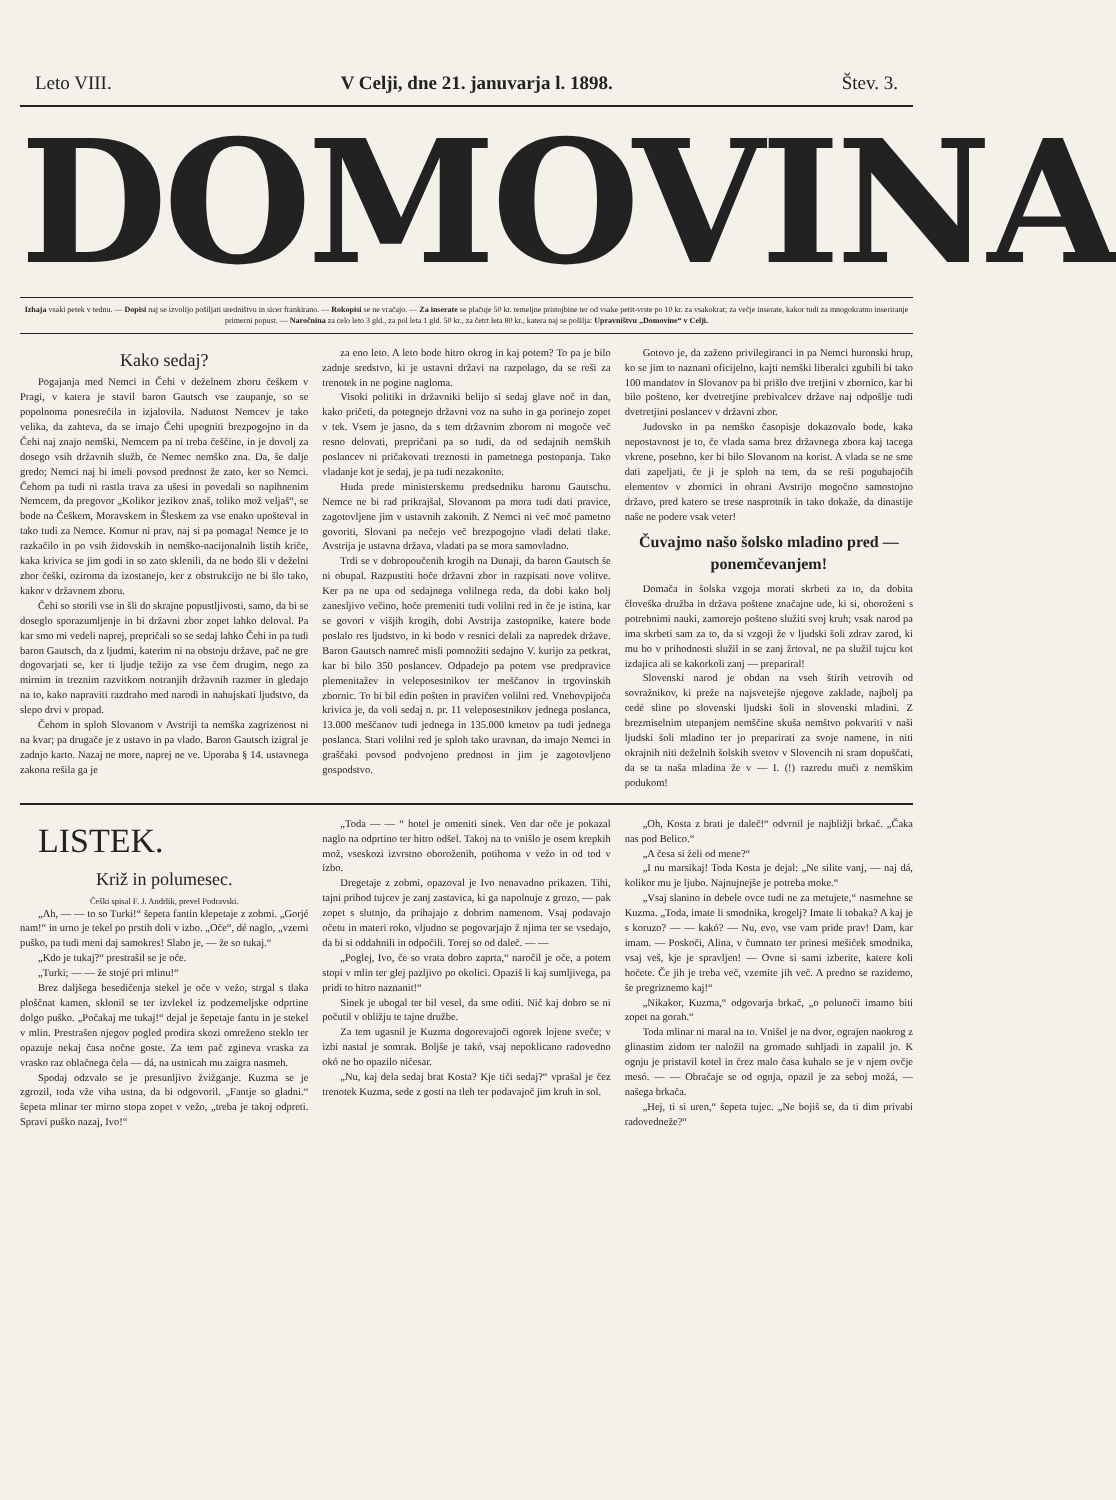Leto VIII. V Celji, dne 21. januvarja l. 1898. Štev. 3.
DOMOVINA
Izhaja vsaki petek v tednu. — Dopisi naj se izvolijo pošiljati uredništvu in sicer frankirano. — Rokopisi se ne vračajo. — Za inserate se plačuje 50 kr. temeljne pristojbine ter od vsake petit-vrste po 10 kr. za vsakokrat; za večje inserate, kakor tudi za mnogokratno inseriranje primerni popust. — Naročnina za celo leto 3 gld., za pol leta 1 gld. 50 kr., za četrt leta 80 kr., katera naj se pošilja: Upravništvu „Domovine“ v Celji.
Kako sedaj?
Pogajanja med Nemci in Čehi v deželnem zboru češkem v Pragi, v katera je stavil baron Gautsch vse zaupanje, so se popolnoma ponesrečila in izjalovila. Nadutost Nemcev je tako velika, da zahteva, da se imajo Čehi upogniti brezpogojno in da Čehi naj znajo nemški, Nemcem pa ni treba češčine, in je dovolj za dosego vsih državnih služb, če Nemec nemško zna. Da, še dalje gredo; Nemci naj bi imeli povsod prednost že zato, ker so Nemci. Čehom pa tudi ni rastla trava za ušesi in povedali so napihnenim Nemcem, da pregovor „Kolikor jezikov znaš, toliko mož veljaš“, se bode na Češkem, Moravskem in Šleskem za vse enako upošteval in tako tudi za Nemce. Komur ni prav, naj si pa pomaga! Nemce je to razkačilo in po vsih židovskih in nemško-nacijonalnih listih kriče, kaka krivica se jim godi in so zato sklenili, da ne bodo šli v deželni zbor češki, oziroma da izostanejo, ker z obstrukcijo ne bi šlo tako, kakor v državnem zboru.
Čehi so storili vse in šli do skrajne popustljivosti, samo, da bi se doseglo sporazumljenje in bi državni zbor zopet lahko deloval. Pa kar smo mi vedeli naprej, prepričali so se sedaj lahko Čehi in pa tudi baron Gautsch, da z ljudmi, katerim ni na obstoju države, pač ne gre dogovarjati se, ker ti ljudje težijo za vse čem drugim, nego za mirnim in treznim razvitkom notranjih državnih razmer in gledajo na to, kako napraviti razdraho med narodi in nahujskati ljudstvo, da slepo drvi v propad.
Čehom in sploh Slovanom v Avstriji ta nemška zagrizenost ni na kvar; pa drugače je z ustavo in pa vlado. Baron Gautsch izigral je zadnjo karto. Nazaj ne more, naprej ne ve. Uporaba § 14. ustavnega zakona rešila ga je
za eno leto. A leto bode hitro okrog in kaj potem? To pa je bilo zadnje sredstvo, ki je ustavni državi na razpolago, da se reši za trenotek in ne pogine nagloma.
Visoki politiki in državniki belijo si sedaj glave noč in dan, kako pričeti, da potegnejo državni voz na suho in ga porinejo zopet v tek. Vsem je jasno, da s tem državnim zborom ni mogoče več resno delovati, prepričani pa so tudi, da od sedajnih nemških poslancev ni pričakovati treznosti in pametnega postopanja. Tako vladanje kot je sedaj, je pa tudi nezakonito.
Huda prede ministerskemu predsedniku baronu Gautschu. Nemce ne bi rad prikrajšal, Slovanom pa mora tudi dati pravice, zagotovljene jim v ustavnih zakonih. Z Nemci ni več moč pametno govoriti, Slovani pa nečejo več brezpogojno vladi delati tlake. Avstrija je ustavna država, vladati pa se mora samovladno.
Trdi se v dobropoučenih krogih na Dunaji, da baron Gautsch še ni obupal. Razpustiti hoče državni zbor in razpisati nove volitve. Ker pa ne upa od sedajnega volilnega reda, da dobi kako bolj zanesljivo večino, hoče premeniti tudi volilni red in če je istina, kar se govori v višjih krogih, dobi Avstrija zastopnike, katere bode poslalo res ljudstvo, in ki bodo v resnici delali za napredek države. Baron Gautsch namreč misli pomnožiti sedajno V. kurijo za petkrat, kar bi bilo 350 poslancev. Odpadejo pa potem vse predpravice plemenitažev in veleposestnikov ter meščanov in trgovinskih zbornic. To bi bil edin pošten in pravičen volilni red. Vnebovpijoča krivica je, da voli sedaj n. pr. 11 veleposestnikov jednega poslanca, 13.000 meščanov tudi jednega in 135.000 kmetov pa tudi jednega poslanca. Stari volilni red je sploh tako uravnan, da imajo Nemci in graščaki povsod podvojeno prednost in jim je zagotovljeno gospodstvo.
Gotovo je, da zaženo privilegiranci in pa Nemci huronski hrup, ko se jim to naznani oficijelno, kajti nemški liberalci zgubili bi tako 100 mandatov in Slovanov pa bi prišlo dve tretjini v zbornico, kar bi bilo pošteno, ker dvetretjine prebivalcev države naj odpošlje tudi dvetretjini poslancev v državni zbor.
Judovsko in pa nemško časopisje dokazovalo bode, kaka nepostavnost je to, če vlada sama brez državnega zbora kaj tacega vkrene, posebno, ker bi bilo Slovanom na korist. A vlada se ne sme dati zapeljati, če ji je sploh na tem, da se reši pogubajočih elementov v zbornici in ohrani Avstrijo mogočno samostojno državo, pred katero se trese nasprotnik in tako dokaže, da dinastije naše ne podere vsak veter!
Čuvajmo našo šolsko mladino pred — ponemčevanjem!
Domača in šolska vzgoja morati skrbeti za to, da dobita človeška družba in država poštene značajne ude, ki si, oboroženi s potrebnimi nauki, zamorejo pošteno služiti svoj kruh; vsak narod pa ima skrbeti sam za to, da si vzgoji že v ljudski šoli zdrav zarod, ki mu bo v prihodnosti služil in se zanj žrtoval, ne pa služil tujcu kot izdajica ali se kakorkoli zanj — prepariral!
Slovenski narod je obdan na vseh štirih vetrovih od sovražnikov, ki preže na najsvetejše njegove zaklade, najbolj pa cedé sline po slovenski ljudski šoli in slovenski mladini. Z brezmiselnim utepanjem nemščine skuša nemštvo pokvariti v naši ljudski šoli mladino ter jo preparirati za svoje namene, in niti okrajnih niti deželnih šolskih svetov v Slovencih ni sram dopuščati, da se ta naša mladina že v — I. (!) razredu muči z nemškim podukom!
LISTEK.
Križ in polumesec.
Češki spisal F. J. Andrlik, prevel Podravski.
„Ah, — — to so Turki!“ šepeta fantin klepetaje z zobmi. „Gorjé nam!“ in urno je tekel po prstih doli v izbo. „Oče“, dé naglo, „vzemi puško, pa tudi meni daj samokres! Slabo je, — že so tukaj.“
„Kdo je tukaj?“ prestrašil se je oče.
„Turki; — — že stojé pri mlinu!“
Brez daljšega besedičenja stekel je oče v vežo, strgal s tlaka ploščnat kamen, sklonil se ter izvlekel iz podzemeljske odprtine dolgo puško. „Počakaj me tukaj!“ dejal je šepetaje fantu in je stekel v mlin. Prestrašen njegov pogled prodira skozi omreženo steklo ter opazuje nekaj časa nočne goste. Za tem pač zgineva vraska za vrasko raz oblačnega čela — dá, na ustnicah mu zaigra nasmeh.
Spodaj odzvalo se je presunljivo žvižganje. Kuzma se je zgrozil, toda vže viha ustna, da bi odgovoril. „Fantje so gladni.“ šepeta mlinar ter mirno stopa zopet v vežo, „treba je takoj odpreti. Spravi puško nazaj, Ivo!“
„Toda — — “ hotel je omeniti sinek. Ven dar oče je pokazal naglo na odprtino ter hitro odšel. Takoj na to vnišlo je osem krepkih mož, vseskozi izvrstno oboroženih, potihoma v vežo in od tod v izbo.
Dregetaje z zobmi, opazoval je Ivo nenavadno prikazen. Tihi, tajni prihod tujcev je zanj zastavica, ki ga napolnuje z grozo, — pak zopet s slutnjo, da prihajajo z dobrim namenom. Vsaj podavajo očetu in materi roko, vljudno se pogovarjajo ž njima ter se vsedajo, da bi si oddahnili in odpočili. Torej so od daleč. — —
„Poglej, Ivo, če so vrata dobro zaprta,“ naročil je oče, a potem stopi v mlin ter glej pazljivo po okolici. Opaziš li kaj sumljivega, pa pridi to hitro naznanit!“
Sinek je ubogal ter bil vesel, da sme oditi. Nič kaj dobro se ni počutil v obližju te tajne družbe.
Za tem ugasnil je Kuzma dogorevajoči ogorek lojene sveče; v izbi nastal je somrak. Boljše je takó, vsaj nepoklicano radovedno okó ne bo opazilo ničesar.
„Nu, kaj dela sedaj brat Kosta? Kje tiči sedaj?“ vprašal je čez trenotek Kuzma, sede z gosti na tleh ter podavajoč jim kruh in sol.
„Oh, Kosta z brati je daleč!“ odvrnil je najbližji brkač. „Čaka nas pod Belico.“
„A česa si želi od mene?“
„I nu marsikaj! Toda Kosta je dejal: „Ne silite vanj, — naj dá, kolikor mu je ljubo. Najnujnejše je potreba moke.“
„Vsaj slanino in debele ovce tudi ne za metujete,“ nasmehne se Kuzma. „Toda, imate li smodnika, krogelj? Imate li tobaka? A kaj je s koruzo? — — kakó? — Nu, evo, vse vam pride prav! Dam, kar imam. — Poskoči, Alina, v čumnato ter prinesi mešiček smodnika, vsaj veš, kje je spravljen! — Ovne si sami izberite, katere koli hočete. Če jih je treba več, vzemite jih več. A predno se razidemo, še pregriznemo kaj!“
„Nikakor, Kuzma,“ odgovarja brkač, „o polunoči imamo biti zopet na gorah.“
Toda mlinar ni maral na to. Vnišel je na dvor, ograjen naokrog z glinastim zidom ter naložil na gromado suhljadi in zapalil jo. K ognju je pristavil kotel in črez malo časa kuhalo se je v njem ovčje mesó. — — Obračaje se od ognja, opazil je za seboj možá, — našega brkača.
„Hej, ti si uren,“ šepeta tujec. „Ne bojiš se, da ti dim privabi radovedneže?“